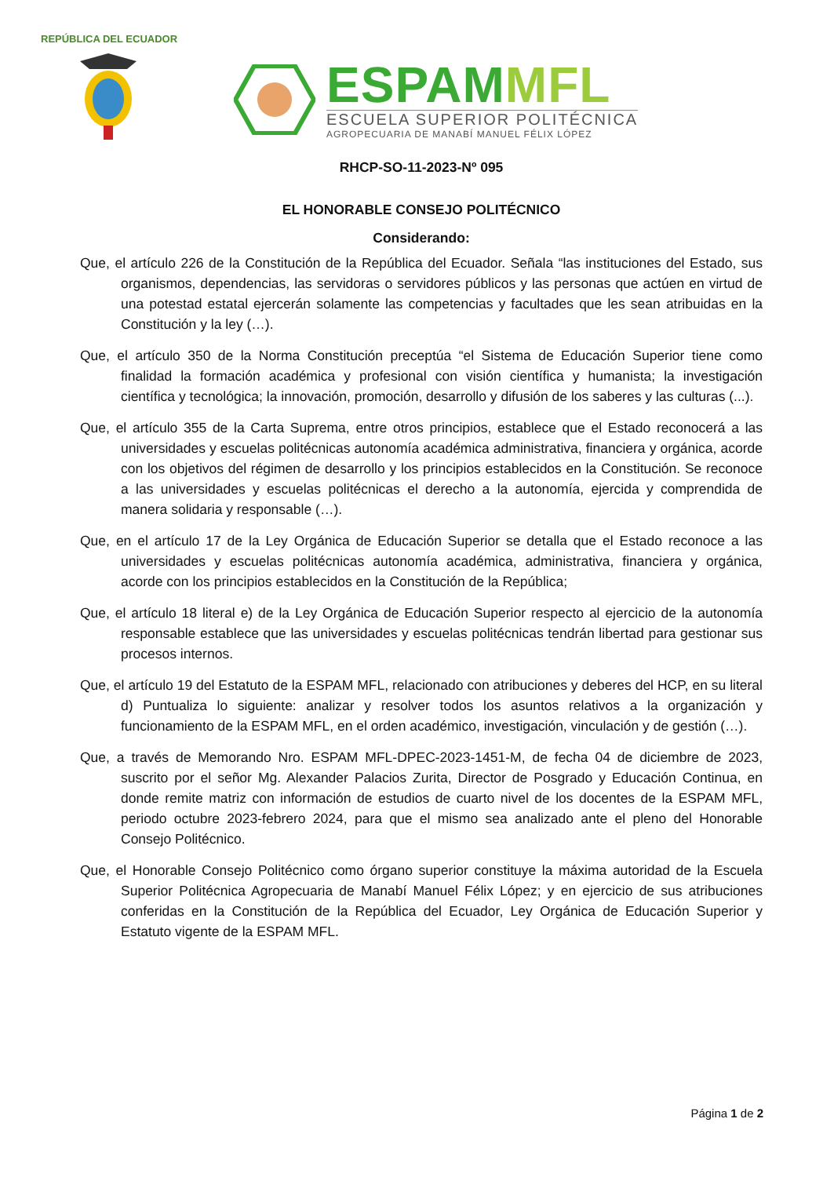REPÚBLICA DEL ECUADOR
ESPAM MFL
ESCUELA SUPERIOR POLITÉCNICA
AGROPECUARIA DE MANABÍ MANUEL FÉLIX LÓPEZ
RHCP-SO-11-2023-Nº 095
EL HONORABLE CONSEJO POLITÉCNICO
Considerando:
Que, el artículo 226 de la Constitución de la República del Ecuador. Señala “las instituciones del Estado, sus organismos, dependencias, las servidoras o servidores públicos y las personas que actúen en virtud de una potestad estatal ejercerán solamente las competencias y facultades que les sean atribuidas en la Constitución y la ley (…).
Que, el artículo 350 de la Norma Constitución preceptúa “el Sistema de Educación Superior tiene como finalidad la formación académica y profesional con visión científica y humanista; la investigación científica y tecnológica; la innovación, promoción, desarrollo y difusión de los saberes y las culturas (...).
Que, el artículo 355 de la Carta Suprema, entre otros principios, establece que el Estado reconocerá a las universidades y escuelas politécnicas autonomía académica administrativa, financiera y orgánica, acorde con los objetivos del régimen de desarrollo y los principios establecidos en la Constitución. Se reconoce a las universidades y escuelas politécnicas el derecho a la autonomía, ejercida y comprendida de manera solidaria y responsable (…).
Que, en el artículo 17 de la Ley Orgánica de Educación Superior se detalla que el Estado reconoce a las universidades y escuelas politécnicas autonomía académica, administrativa, financiera y orgánica, acorde con los principios establecidos en la Constitución de la República;
Que, el artículo 18 literal e) de la Ley Orgánica de Educación Superior respecto al ejercicio de la autonomía responsable establece que las universidades y escuelas politécnicas tendrán libertad para gestionar sus procesos internos.
Que, el artículo 19 del Estatuto de la ESPAM MFL, relacionado con atribuciones y deberes del HCP, en su literal d) Puntualiza lo siguiente: analizar y resolver todos los asuntos relativos a la organización y funcionamiento de la ESPAM MFL, en el orden académico, investigación, vinculación y de gestión (…).
Que, a través de Memorando Nro. ESPAM MFL-DPEC-2023-1451-M, de fecha 04 de diciembre de 2023, suscrito por el señor Mg. Alexander Palacios Zurita, Director de Posgrado y Educación Continua, en donde remite matriz con información de estudios de cuarto nivel de los docentes de la ESPAM MFL, periodo octubre 2023-febrero 2024, para que el mismo sea analizado ante el pleno del Honorable Consejo Politécnico.
Que, el Honorable Consejo Politécnico como órgano superior constituye la máxima autoridad de la Escuela Superior Politécnica Agropecuaria de Manabí Manuel Félix López; y en ejercicio de sus atribuciones conferidas en la Constitución de la República del Ecuador, Ley Orgánica de Educación Superior y Estatuto vigente de la ESPAM MFL.
Página 1 de 2